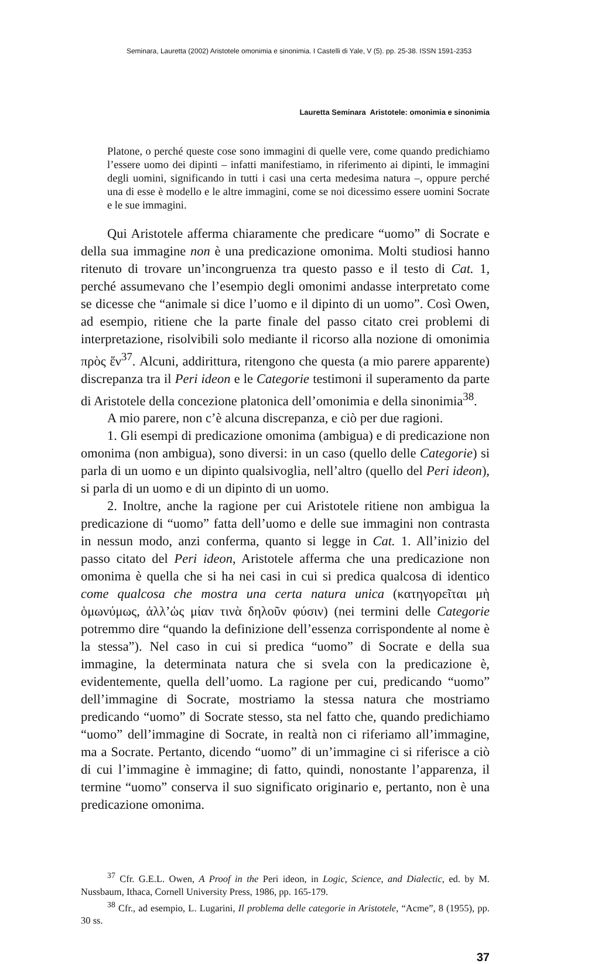Seminara, Lauretta (2002) Aristotele omonimia e sinonimia. I Castelli di Yale, V (5). pp. 25-38. ISSN 1591-2353
Lauretta Seminara Aristotele: omonimia e sinonimia
Platone, o perché queste cose sono immagini di quelle vere, come quando predichiamo l’essere uomo dei dipinti – infatti manifestiamo, in riferimento ai dipinti, le immagini degli uomini, significando in tutti i casi una certa medesima natura –, oppure perché una di esse è modello e le altre immagini, come se noi dicessimo essere uomini Socrate e le sue immagini.
Qui Aristotele afferma chiaramente che predicare “uomo” di Socrate e della sua immagine non è una predicazione omonima. Molti studiosi hanno ritenuto di trovare un’incongruenza tra questo passo e il testo di Cat. 1, perché assumevano che l’esempio degli omonimi andasse interpretato come se dicesse che “animale si dice l’uomo e il dipinto di un uomo”. Così Owen, ad esempio, ritiene che la parte finale del passo citato crei problemi di interpretazione, risolvibili solo mediante il ricorso alla nozione di omonimia πρὸς ἕν<sup>37</sup>. Alcuni, addirittura, ritengono che questa (a mio parere apparente) discrepanza tra il Peri ideon e le Categorie testimoni il superamento da parte di Aristotele della concezione platonica dell’omonimia e della sinonimia<sup>38</sup>.
A mio parere, non c’è alcuna discrepanza, e ciò per due ragioni.
1. Gli esempi di predicazione omonima (ambigua) e di predicazione non omonima (non ambigua), sono diversi: in un caso (quello delle Categorie) si parla di un uomo e un dipinto qualsivoglia, nell’altro (quello del Peri ideon), si parla di un uomo e di un dipinto di un uomo.
2. Inoltre, anche la ragione per cui Aristotele ritiene non ambigua la predicazione di “uomo” fatta dell’uomo e delle sue immagini non contrasta in nessun modo, anzi conferma, quanto si legge in Cat. 1. All’inizio del passo citato del Peri ideon, Aristotele afferma che una predicazione non omonima è quella che si ha nei casi in cui si predica qualcosa di identico come qualcosa che mostra una certa natura unica (κατηγορεῖται μὴ ὁμωνύμως, ἀλλ’ὡς μίαν τινὰ δηλοῦν φύσιν) (nei termini delle Categorie potremmo dire “quando la definizione dell’essenza corrispondente al nome è la stessa”). Nel caso in cui si predica “uomo” di Socrate e della sua immagine, la determinata natura che si svela con la predicazione è, evidentemente, quella dell’uomo. La ragione per cui, predicando “uomo” dell’immagine di Socrate, mostriamo la stessa natura che mostriamo predicando “uomo” di Socrate stesso, sta nel fatto che, quando predichiamo “uomo” dell’immagine di Socrate, in realtà non ci riferiamo all’immagine, ma a Socrate. Pertanto, dicendo “uomo” di un’immagine ci si riferisce a ciò di cui l’immagine è immagine; di fatto, quindi, nonostante l’apparenza, il termine “uomo” conserva il suo significato originario e, pertanto, non è una predicazione omonima.
<sup>37</sup> Cfr. G.E.L. Owen, A Proof in the Peri ideon, in Logic, Science, and Dialectic, ed. by M. Nussbaum, Ithaca, Cornell University Press, 1986, pp. 165-179.
<sup>38</sup> Cfr., ad esempio, L. Lugarini, Il problema delle categorie in Aristotele, “Acme”, 8 (1955), pp. 30 ss.
37